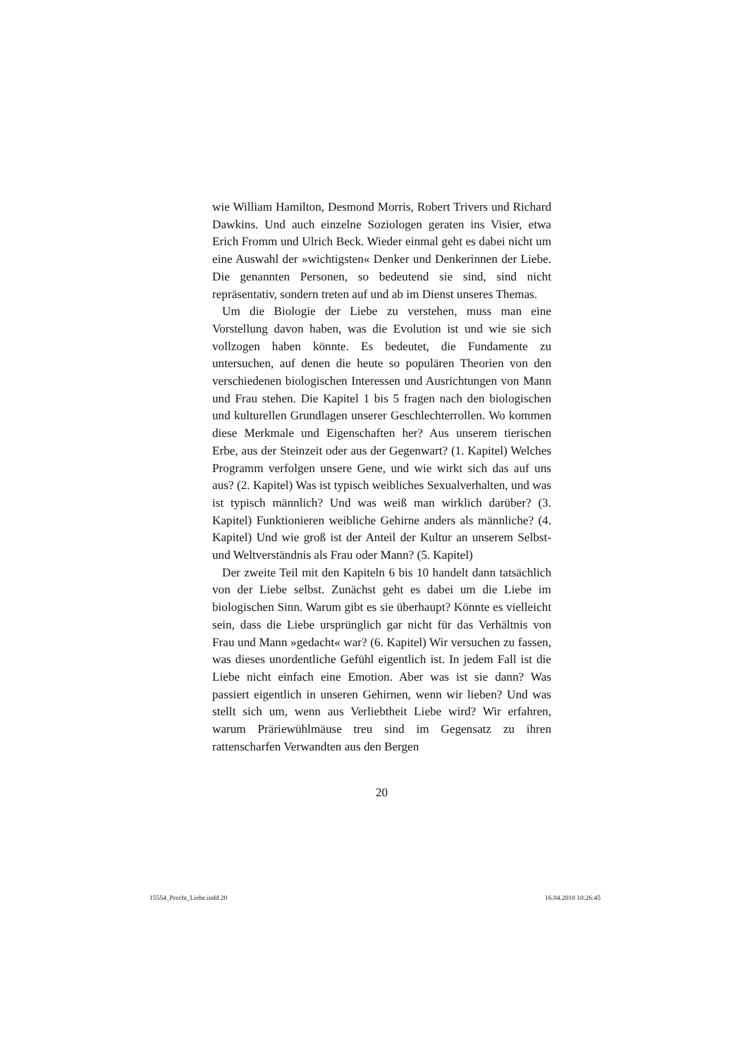wie William Hamilton, Desmond Morris, Robert Trivers und Richard Dawkins. Und auch einzelne Soziologen geraten ins Visier, etwa Erich Fromm und Ulrich Beck. Wieder einmal geht es dabei nicht um eine Auswahl der »wichtigsten« Denker und Denkerinnen der Liebe. Die genannten Personen, so bedeutend sie sind, sind nicht repräsentativ, sondern treten auf und ab im Dienst unseres Themas.
Um die Biologie der Liebe zu verstehen, muss man eine Vorstellung davon haben, was die Evolution ist und wie sie sich vollzogen haben könnte. Es bedeutet, die Fundamente zu untersuchen, auf denen die heute so populären Theorien von den verschiedenen biologischen Interessen und Ausrichtungen von Mann und Frau stehen. Die Kapitel 1 bis 5 fragen nach den biologischen und kulturellen Grundlagen unserer Geschlechterrollen. Wo kommen diese Merkmale und Eigenschaften her? Aus unserem tierischen Erbe, aus der Steinzeit oder aus der Gegenwart? (1. Kapitel) Welches Programm verfolgen unsere Gene, und wie wirkt sich das auf uns aus? (2. Kapitel) Was ist typisch weibliches Sexualverhalten, und was ist typisch männlich? Und was weiß man wirklich darüber? (3. Kapitel) Funktionieren weibliche Gehirne anders als männliche? (4. Kapitel) Und wie groß ist der Anteil der Kultur an unserem Selbst- und Weltverständnis als Frau oder Mann? (5. Kapitel)
Der zweite Teil mit den Kapiteln 6 bis 10 handelt dann tatsächlich von der Liebe selbst. Zunächst geht es dabei um die Liebe im biologischen Sinn. Warum gibt es sie überhaupt? Könnte es vielleicht sein, dass die Liebe ursprünglich gar nicht für das Verhältnis von Frau und Mann »gedacht« war? (6. Kapitel) Wir versuchen zu fassen, was dieses unordentliche Gefühl eigentlich ist. In jedem Fall ist die Liebe nicht einfach eine Emotion. Aber was ist sie dann? Was passiert eigentlich in unseren Gehirnen, wenn wir lieben? Und was stellt sich um, wenn aus Verliebtheit Liebe wird? Wir erfahren, warum Präriewühlmäuse treu sind im Gegensatz zu ihren rattenscharfen Verwandten aus den Bergen
20
15554_Precht_Liebe.indd 20 16.04.2010 10:26:45